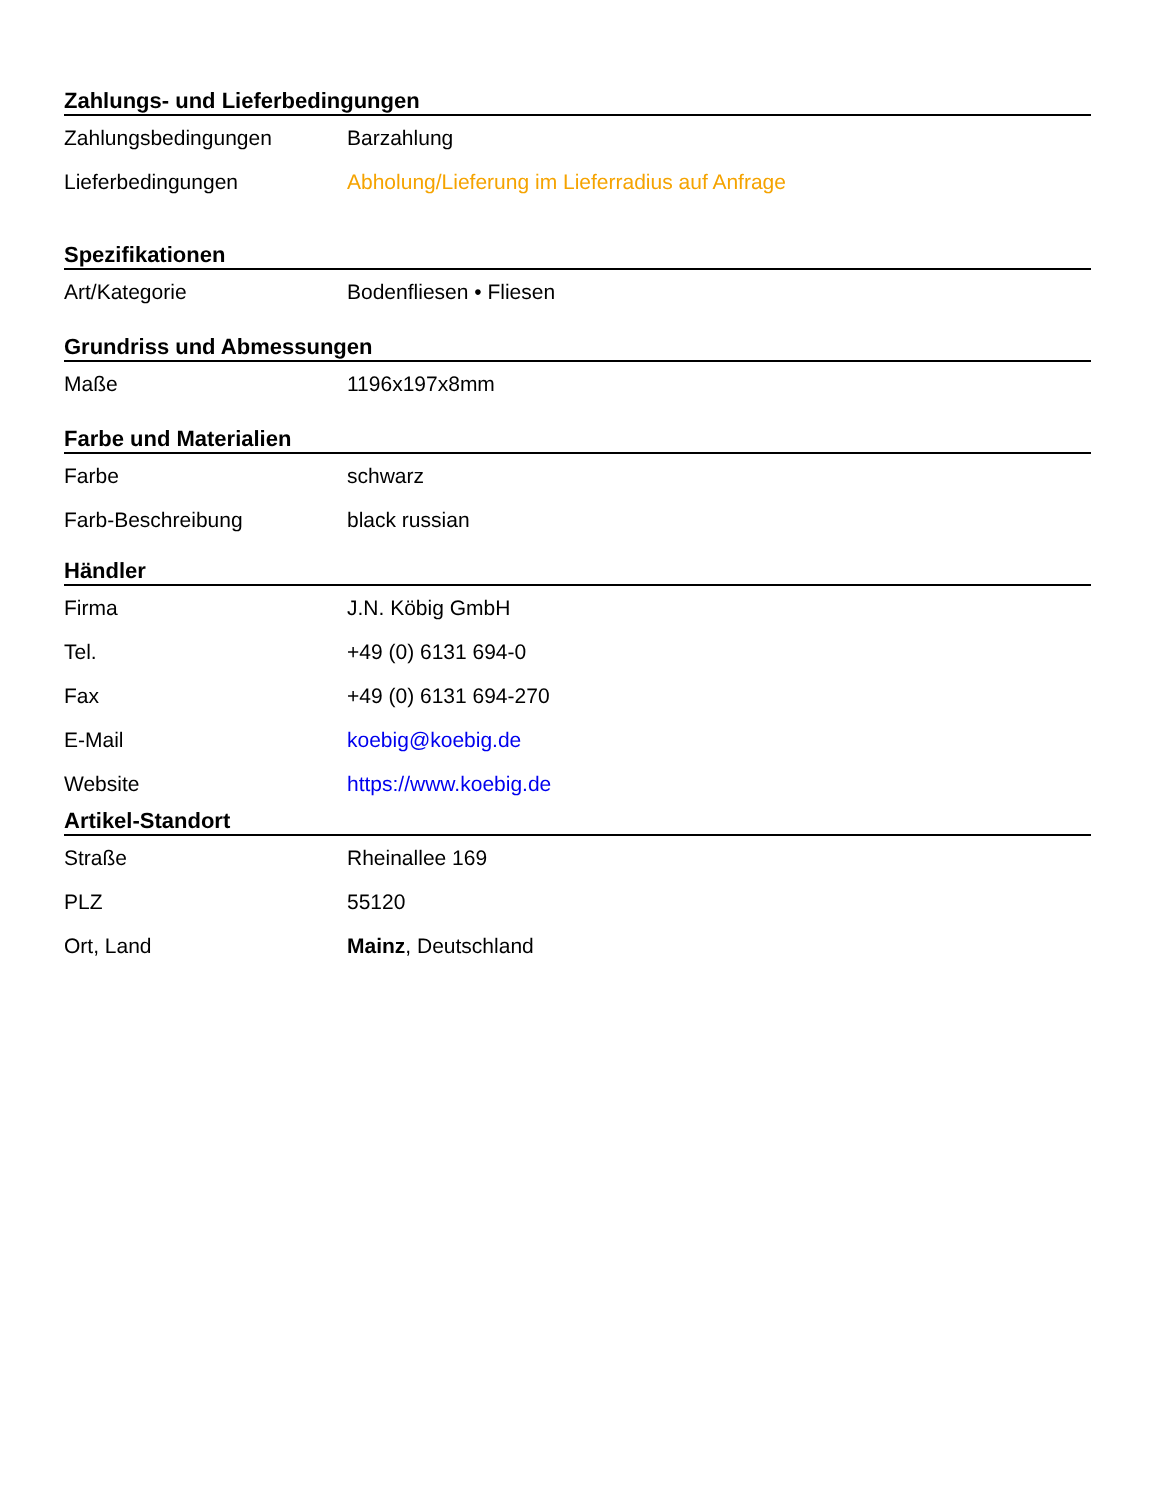Zahlungs- und Lieferbedingungen
| Zahlungsbedingungen | Barzahlung |
| Lieferbedingungen | Abholung/Lieferung im Lieferradius auf Anfrage |
Spezifikationen
| Art/Kategorie | Bodenfliesen • Fliesen |
Grundriss und Abmessungen
| Maße | 1196x197x8mm |
Farbe und Materialien
| Farbe | schwarz |
| Farb-Beschreibung | black russian |
Händler
| Firma | J.N. Köbig GmbH |
| Tel. | +49 (0) 6131 694-0 |
| Fax | +49 (0) 6131 694-270 |
| E-Mail | koebig@koebig.de |
| Website | https://www.koebig.de |
Artikel-Standort
| Straße | Rheinallee 169 |
| PLZ | 55120 |
| Ort, Land | Mainz , Deutschland |